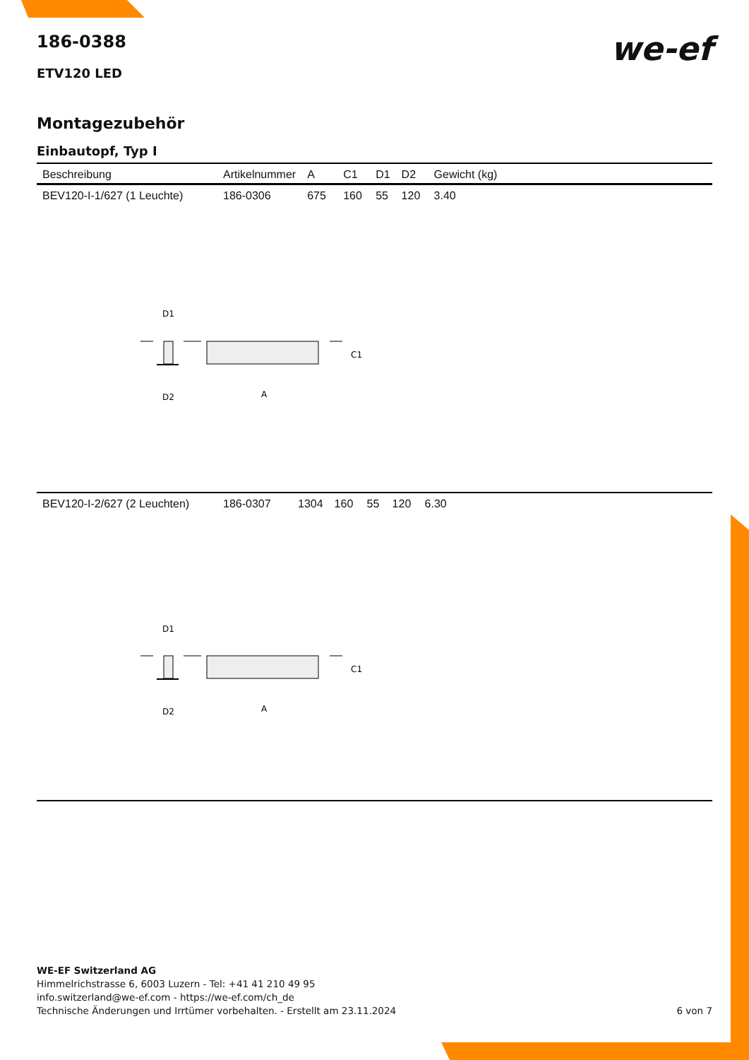we-ef
186-0388
ETV120 LED
Montagezubehör
Einbautopf, Typ I
| Beschreibung | Artikelnummer | A | C1 | D1 | D2 | Gewicht (kg) |
| --- | --- | --- | --- | --- | --- | --- |
| BEV120-I-1/627 (1 Leuchte) | 186-0306 | 675 | 160 | 55 | 120 | 3.40 |
D1
C1
D2
A
| BEV120-I-2/627 (2 Leuchten) | 186-0307 | 1304 | 160 | 55 | 120 | 6.30 |
D1
C1
D2
A
WE-EF Switzerland AG
Himmelrichstrasse 6, 6003 Luzern - Tel: +41 41 210 49 95
info.switzerland@we-ef.com - https://we-ef.com/ch_de
Technische Änderungen und Irrtümer vorbehalten. - Erstellt am 23.11.2024 6 von 7